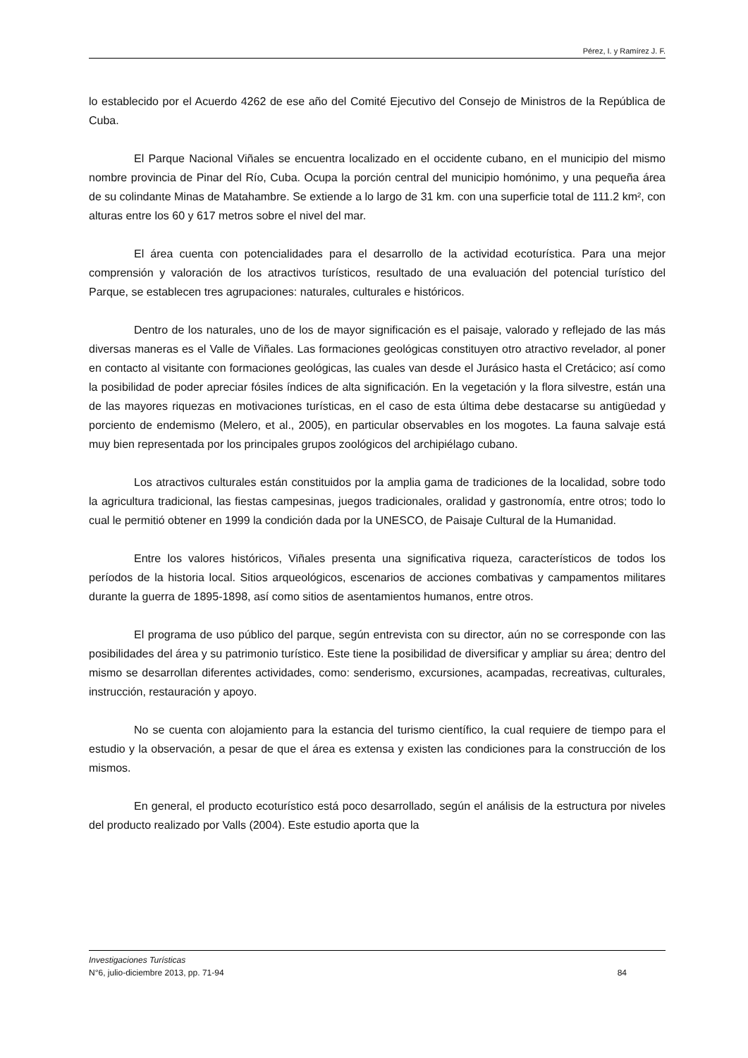Pérez, I. y Ramírez J. F.
lo establecido por el Acuerdo 4262 de ese año del Comité Ejecutivo del Consejo de Ministros de la República de Cuba.
El Parque Nacional Viñales se encuentra localizado en el occidente cubano, en el municipio del mismo nombre provincia de Pinar del Río, Cuba. Ocupa la porción central del municipio homónimo, y una pequeña área de su colindante Minas de Matahambre. Se extiende a lo largo de 31 km. con una superficie total de 111.2 km², con alturas entre los 60 y 617 metros sobre el nivel del mar.
El área cuenta con potencialidades para el desarrollo de la actividad ecoturística. Para una mejor comprensión y valoración de los atractivos turísticos, resultado de una evaluación del potencial turístico del Parque, se establecen tres agrupaciones: naturales, culturales e históricos.
Dentro de los naturales, uno de los de mayor significación es el paisaje, valorado y reflejado de las más diversas maneras es el Valle de Viñales. Las formaciones geológicas constituyen otro atractivo revelador, al poner en contacto al visitante con formaciones geológicas, las cuales van desde el Jurásico hasta el Cretácico; así como la posibilidad de poder apreciar fósiles índices de alta significación. En la vegetación y la flora silvestre, están una de las mayores riquezas en motivaciones turísticas, en el caso de esta última debe destacarse su antigüedad y porciento de endemismo (Melero, et al., 2005), en particular observables en los mogotes. La fauna salvaje está muy bien representada por los principales grupos zoológicos del archipiélago cubano.
Los atractivos culturales están constituidos por la amplia gama de tradiciones de la localidad, sobre todo la agricultura tradicional, las fiestas campesinas, juegos tradicionales, oralidad y gastronomía, entre otros; todo lo cual le permitió obtener en 1999 la condición dada por la UNESCO, de Paisaje Cultural de la Humanidad.
Entre los valores históricos, Viñales presenta una significativa riqueza, característicos de todos los períodos de la historia local. Sitios arqueológicos, escenarios de acciones combativas y campamentos militares durante la guerra de 1895-1898, así como sitios de asentamientos humanos, entre otros.
El programa de uso público del parque, según entrevista con su director, aún no se corresponde con las posibilidades del área y su patrimonio turístico. Este tiene la posibilidad de diversificar y ampliar su área; dentro del mismo se desarrollan diferentes actividades, como: senderismo, excursiones, acampadas, recreativas, culturales, instrucción, restauración y apoyo.
No se cuenta con alojamiento para la estancia del turismo científico, la cual requiere de tiempo para el estudio y la observación, a pesar de que el área es extensa y existen las condiciones para la construcción de los mismos.
En general, el producto ecoturístico está poco desarrollado, según el análisis de la estructura por niveles del producto realizado por Valls (2004). Este estudio aporta que la
Investigaciones Turísticas
N°6, julio-diciembre 2013, pp. 71-94 84